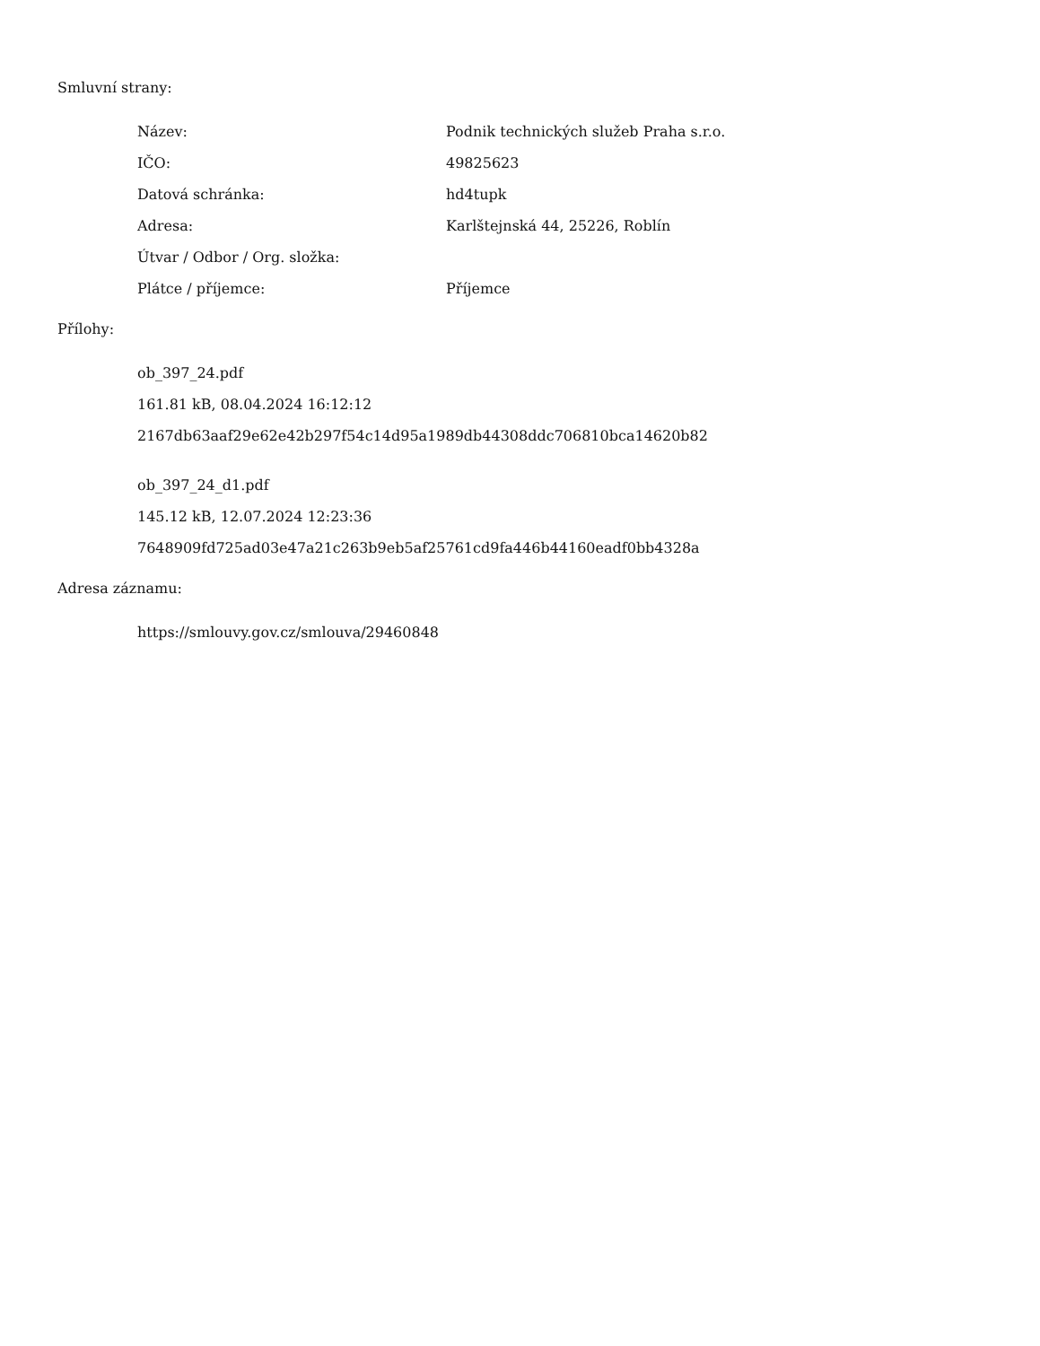Smluvní strany:
| Název: | Podnik technických služeb Praha s.r.o. |
| IČO: | 49825623 |
| Datová schránka: | hd4tupk |
| Adresa: | Karlštejnská 44, 25226, Roblín |
| Útvar / Odbor / Org. složka: | |
| Plátce / příjemce: | Příjemce |
Přílohy:
ob_397_24.pdf
161.81 kB, 08.04.2024 16:12:12
2167db63aaf29e62e42b297f54c14d95a1989db44308ddc706810bca14620b82
ob_397_24_d1.pdf
145.12 kB, 12.07.2024 12:23:36
7648909fd725ad03e47a21c263b9eb5af25761cd9fa446b44160eadf0bb4328a
Adresa záznamu:
https://smlouvy.gov.cz/smlouva/29460848